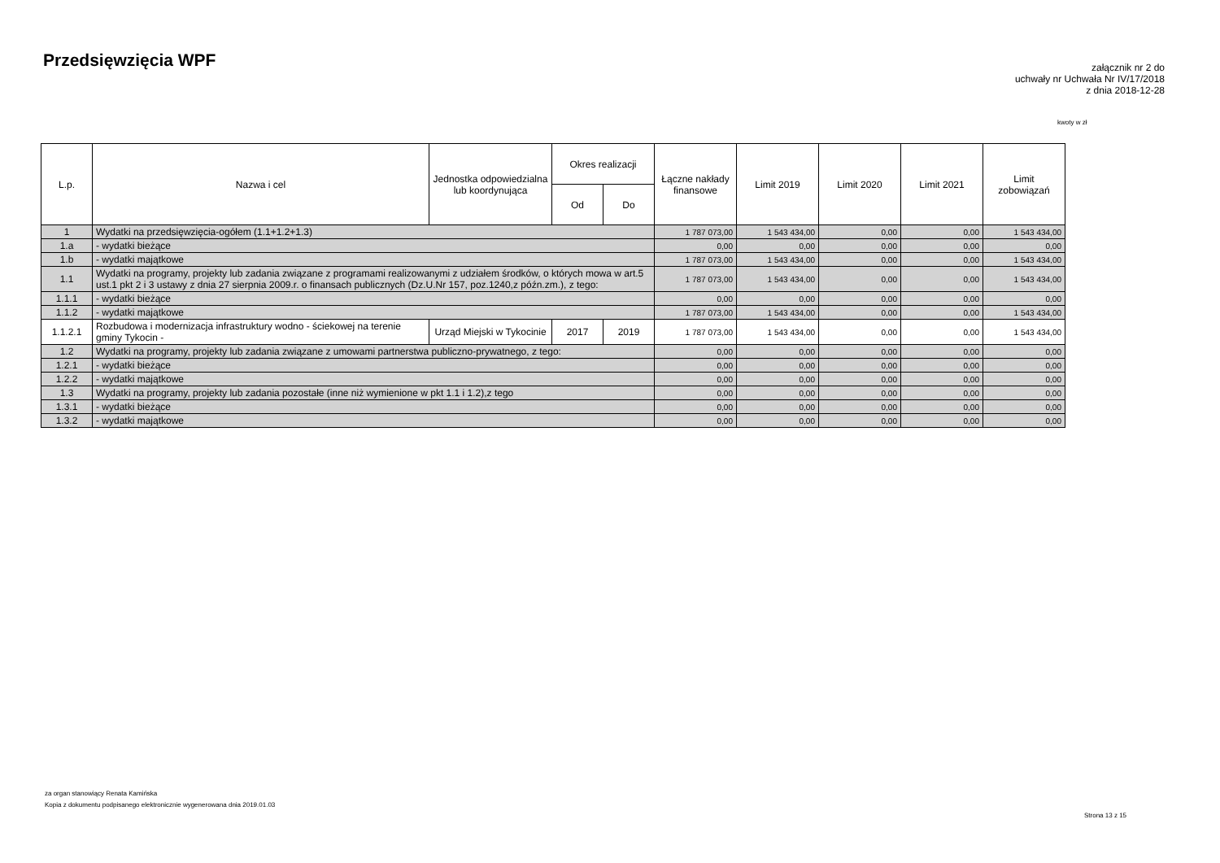Przedsięwzięcia WPF
załącznik nr 2 do
uchwały nr Uchwała Nr IV/17/2018
z dnia 2018-12-28
kwoty w zł
| L.p. | Nazwa i cel | Jednostka odpowiedzialna lub koordynująca | Okres realizacji | | Łączne nakłady finansowe | Limit 2019 | Limit 2020 | Limit 2021 | Limit zobowiązań |
| --- | --- | --- | --- | --- | --- | --- | --- | --- | --- |
| | | | Od | Do | | | | | |
| 1 | Wydatki na przedsięwzięcia-ogółem (1.1+1.2+1.3) | | | | 1 787 073,00 | 1 543 434,00 | 0,00 | 0,00 | 1 543 434,00 |
| 1.a | - wydatki bieżące | | | | 0,00 | 0,00 | 0,00 | 0,00 | 0,00 |
| 1.b | - wydatki majątkowe | | | | 1 787 073,00 | 1 543 434,00 | 0,00 | 0,00 | 1 543 434,00 |
| 1.1 | Wydatki na programy, projekty lub zadania związane z programami realizowanymi z udziałem środków, o których mowa w art.5 ust.1 pkt 2 i 3 ustawy z dnia 27 sierpnia 2009.r. o finansach publicznych (Dz.U.Nr 157, poz.1240,z późn.zm.), z tego: | | | | 1 787 073,00 | 1 543 434,00 | 0,00 | 0,00 | 1 543 434,00 |
| 1.1.1 | - wydatki bieżące | | | | 0,00 | 0,00 | 0,00 | 0,00 | 0,00 |
| 1.1.2 | - wydatki majątkowe | | | | 1 787 073,00 | 1 543 434,00 | 0,00 | 0,00 | 1 543 434,00 |
| 1.1.2.1 | Rozbudowa i modernizacja infrastruktury wodno - ściekowej na terenie gminy Tykocin - | Urząd Miejski w Tykocinie | 2017 | 2019 | 1 787 073,00 | 1 543 434,00 | 0,00 | 0,00 | 1 543 434,00 |
| 1.2 | Wydatki na programy, projekty lub zadania związane z umowami partnerstwa publiczno-prywatnego, z tego: | | | | 0,00 | 0,00 | 0,00 | 0,00 | 0,00 |
| 1.2.1 | - wydatki bieżące | | | | 0,00 | 0,00 | 0,00 | 0,00 | 0,00 |
| 1.2.2 | - wydatki majątkowe | | | | 0,00 | 0,00 | 0,00 | 0,00 | 0,00 |
| 1.3 | Wydatki na programy, projekty lub zadania pozostałe (inne niż wymienione w pkt 1.1 i 1.2),z tego | | | | 0,00 | 0,00 | 0,00 | 0,00 | 0,00 |
| 1.3.1 | - wydatki bieżące | | | | 0,00 | 0,00 | 0,00 | 0,00 | 0,00 |
| 1.3.2 | - wydatki majątkowe | | | | 0,00 | 0,00 | 0,00 | 0,00 | 0,00 |
za organ stanowiący Renata Kamińska
Kopia z dokumentu podpisanego elektronicznie wygenerowana dnia 2019.01.03
Strona 13 z 15